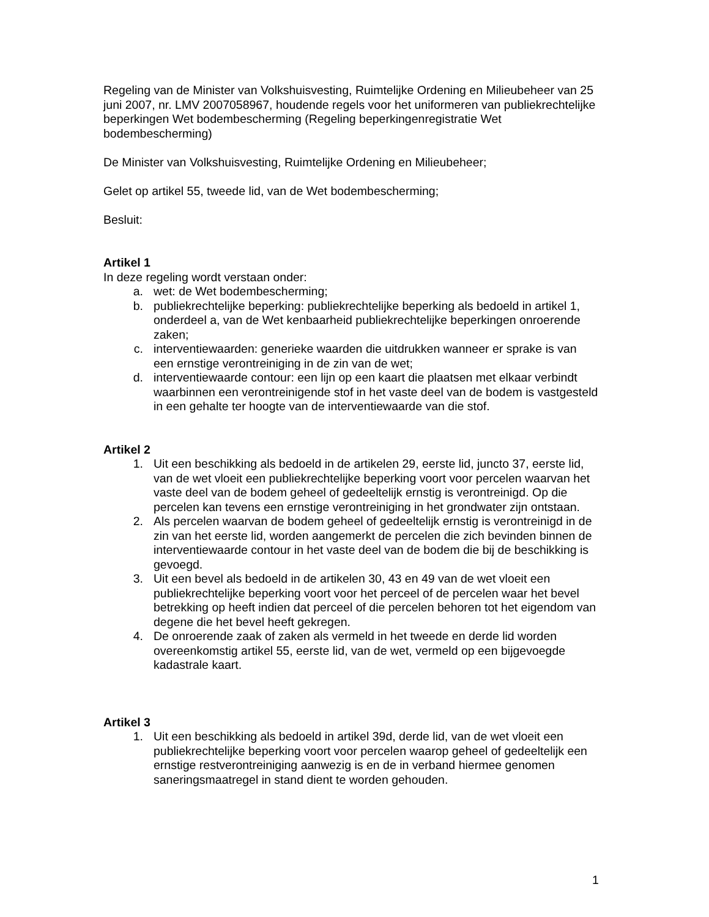Regeling van de Minister van Volkshuisvesting, Ruimtelijke Ordening en Milieubeheer van 25 juni 2007, nr. LMV 2007058967, houdende regels voor het uniformeren van publiekrechtelijke beperkingen Wet bodembescherming (Regeling beperkingenregistratie Wet bodembescherming)
De Minister van Volkshuisvesting, Ruimtelijke Ordening en Milieubeheer;
Gelet op artikel 55, tweede lid, van de Wet bodembescherming;
Besluit:
Artikel 1
In deze regeling wordt verstaan onder:
a. wet: de Wet bodembescherming;
b. publiekrechtelijke beperking: publiekrechtelijke beperking als bedoeld in artikel 1, onderdeel a, van de Wet kenbaarheid publiekrechtelijke beperkingen onroerende zaken;
c. interventiewaarden: generieke waarden die uitdrukken wanneer er sprake is van een ernstige verontreiniging in de zin van de wet;
d. interventiewaarde contour: een lijn op een kaart die plaatsen met elkaar verbindt waarbinnen een verontreinigende stof in het vaste deel van de bodem is vastgesteld in een gehalte ter hoogte van de interventiewaarde van die stof.
Artikel 2
1. Uit een beschikking als bedoeld in de artikelen 29, eerste lid, juncto 37, eerste lid, van de wet vloeit een publiekrechtelijke beperking voort voor percelen waarvan het vaste deel van de bodem geheel of gedeeltelijk ernstig is verontreinigd. Op die percelen kan tevens een ernstige verontreiniging in het grondwater zijn ontstaan.
2. Als percelen waarvan de bodem geheel of gedeeltelijk ernstig is verontreinigd in de zin van het eerste lid, worden aangemerkt de percelen die zich bevinden binnen de interventiewaarde contour in het vaste deel van de bodem die bij de beschikking is gevoegd.
3. Uit een bevel als bedoeld in de artikelen 30, 43 en 49 van de wet vloeit een publiekrechtelijke beperking voort voor het perceel of de percelen waar het bevel betrekking op heeft indien dat perceel of die percelen behoren tot het eigendom van degene die het bevel heeft gekregen.
4. De onroerende zaak of zaken als vermeld in het tweede en derde lid worden overeenkomstig artikel 55, eerste lid, van de wet, vermeld op een bijgevoegde kadastrale kaart.
Artikel 3
1. Uit een beschikking als bedoeld in artikel 39d, derde lid, van de wet vloeit een publiekrechtelijke beperking voort voor percelen waarop geheel of gedeeltelijk een ernstige restverontreiniging aanwezig is en de in verband hiermee genomen saneringsmaatregel in stand dient te worden gehouden.
1